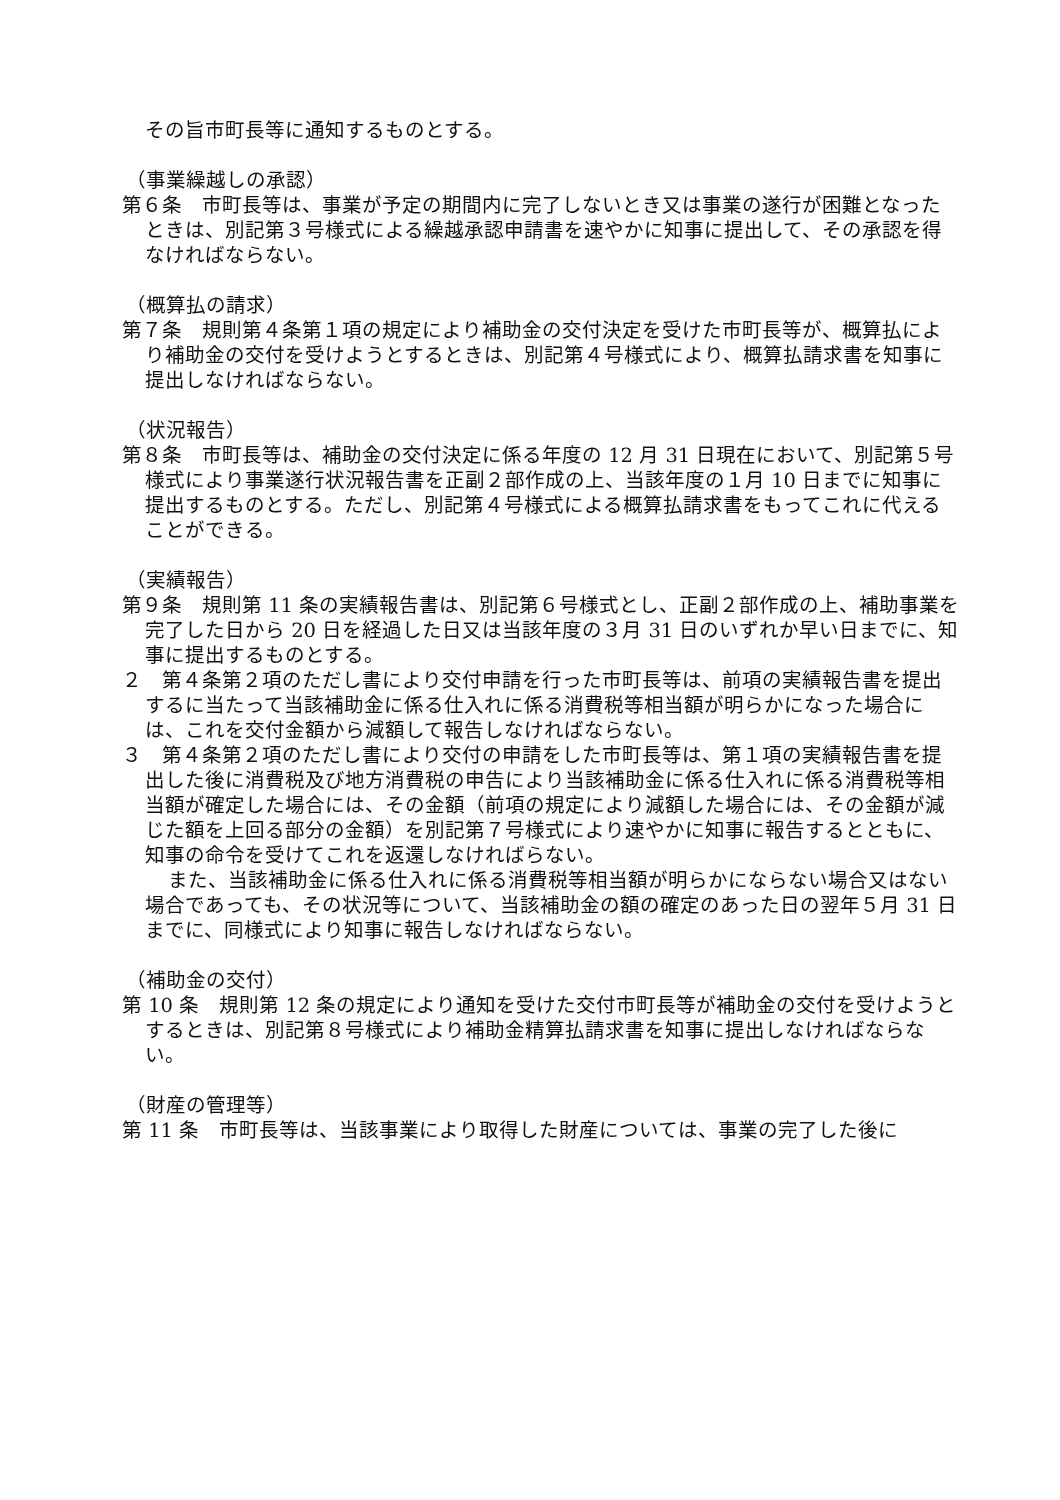その旨市町長等に通知するものとする。
（事業繰越しの承認）
第６条　市町長等は、事業が予定の期間内に完了しないとき又は事業の遂行が困難となったときは、別記第３号様式による繰越承認申請書を速やかに知事に提出して、その承認を得なければならない。
（概算払の請求）
第７条　規則第４条第１項の規定により補助金の交付決定を受けた市町長等が、概算払により補助金の交付を受けようとするときは、別記第４号様式により、概算払請求書を知事に提出しなければならない。
（状況報告）
第８条　市町長等は、補助金の交付決定に係る年度の 12 月 31 日現在において、別記第５号様式により事業遂行状況報告書を正副２部作成の上、当該年度の１月 10 日までに知事に提出するものとする。ただし、別記第４号様式による概算払請求書をもってこれに代えることができる。
（実績報告）
第９条　規則第 11 条の実績報告書は、別記第６号様式とし、正副２部作成の上、補助事業を完了した日から 20 日を経過した日又は当該年度の３月 31 日のいずれか早い日までに、知事に提出するものとする。
２　第４条第２項のただし書により交付申請を行った市町長等は、前項の実績報告書を提出するに当たって当該補助金に係る仕入れに係る消費税等相当額が明らかになった場合には、これを交付金額から減額して報告しなければならない。
３　第４条第２項のただし書により交付の申請をした市町長等は、第１項の実績報告書を提出した後に消費税及び地方消費税の申告により当該補助金に係る仕入れに係る消費税等相当額が確定した場合には、その金額（前項の規定により減額した場合には、その金額が減じた額を上回る部分の金額）を別記第７号様式により速やかに知事に報告するとともに、知事の命令を受けてこれを返還しなければらない。
また、当該補助金に係る仕入れに係る消費税等相当額が明らかにならない場合又はない場合であっても、その状況等について、当該補助金の額の確定のあった日の翌年５月 31 日までに、同様式により知事に報告しなければならない。
（補助金の交付）
第 10 条　規則第 12 条の規定により通知を受けた交付市町長等が補助金の交付を受けようとするときは、別記第８号様式により補助金精算払請求書を知事に提出しなければならない。
（財産の管理等）
第 11 条　市町長等は、当該事業により取得した財産については、事業の完了した後に